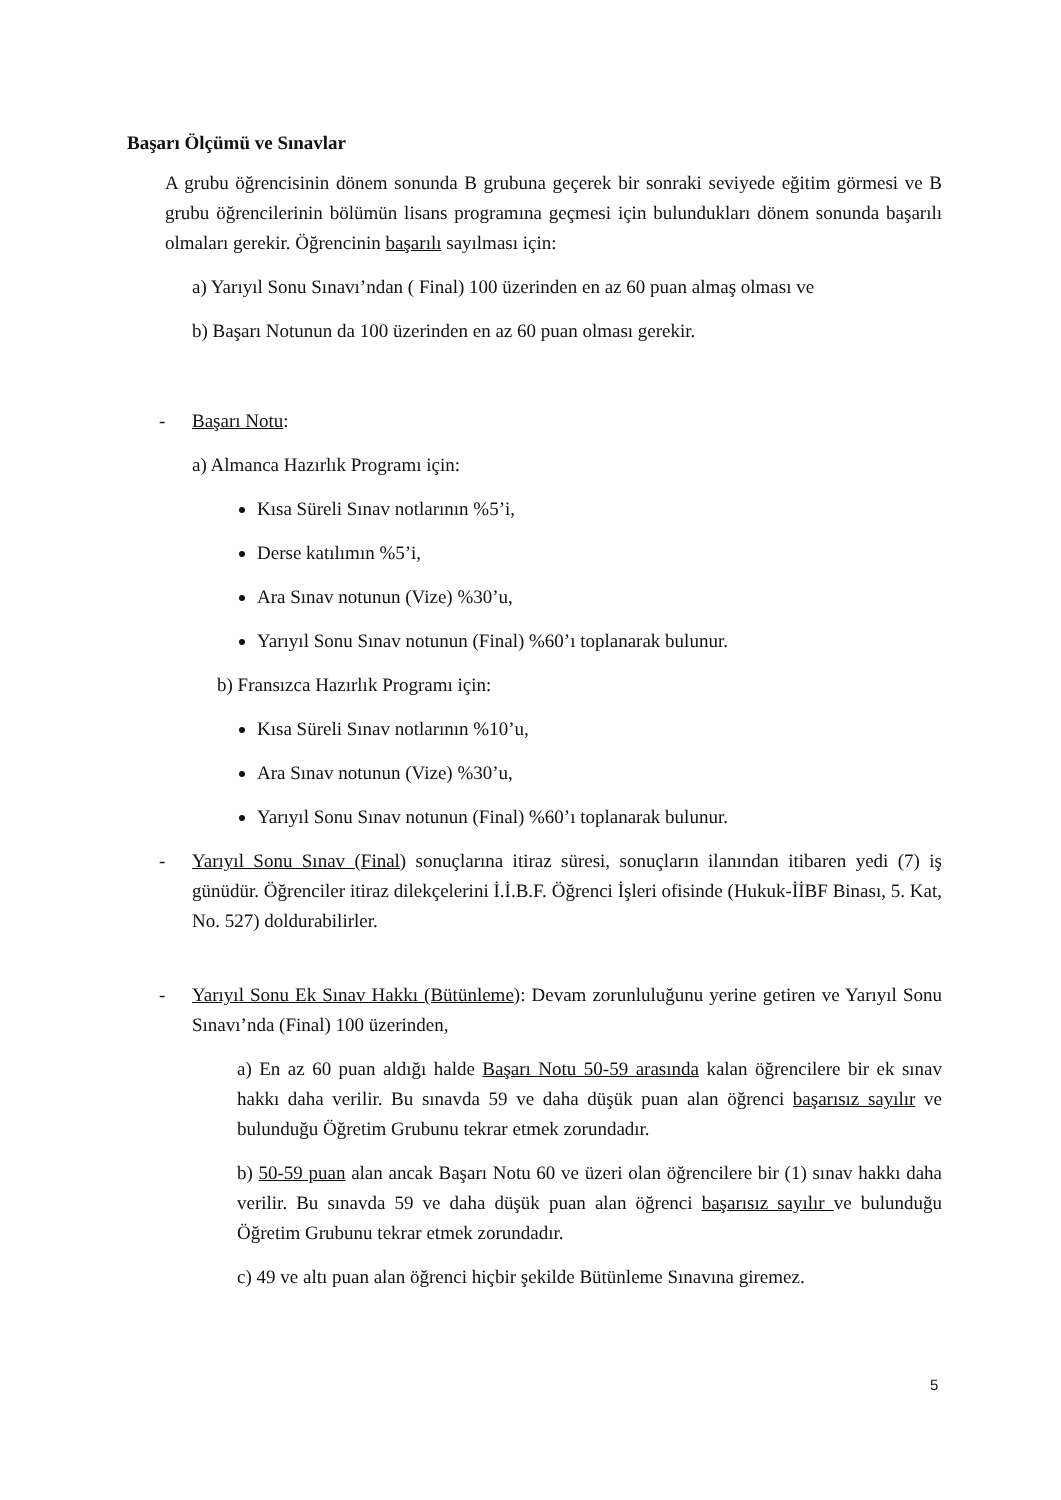Başarı Ölçümü ve Sınavlar
A grubu öğrencisinin dönem sonunda B grubuna geçerek bir sonraki seviyede eğitim görmesi ve B grubu öğrencilerinin bölümün lisans programına geçmesi için bulundukları dönem sonunda başarılı olmaları gerekir. Öğrencinin başarılı sayılması için:
a) Yarıyıl Sonu Sınavı’ndan ( Final) 100 üzerinden en az 60 puan almaş olması ve
b) Başarı Notunun da 100 üzerinden en az 60 puan olması gerekir.
- Başarı Notu:
a) Almanca Hazırlık Programı için:
Kısa Süreli Sınav notlarının %5’i,
Derse katılımın %5’i,
Ara Sınav notunun (Vize) %30’u,
Yarıyıl Sonu Sınav notunun (Final) %60’ı toplanarak bulunur.
b) Fransızca Hazırlık Programı için:
Kısa Süreli Sınav notlarının %10’u,
Ara Sınav notunun (Vize) %30’u,
Yarıyıl Sonu Sınav notunun (Final) %60’ı toplanarak bulunur.
- Yarıyıl Sonu Sınav (Final) sonuçlarına itiraz süresi, sonuçların ilanından itibaren yedi (7) iş günüdür. Öğrenciler itiraz dilekçelerini İ.İ.B.F. Öğrenci İşleri ofisinde (Hukuk-İİBF Binası, 5. Kat, No. 527) doldurabilirler.
- Yarıyıl Sonu Ek Sınav Hakkı (Bütünleme): Devam zorunluluğunu yerine getiren ve Yarıyıl Sonu Sınavı’nda (Final) 100 üzerinden,
a) En az 60 puan aldığı halde Başarı Notu 50-59 arasında kalan öğrencilere bir ek sınav hakkı daha verilir. Bu sınavda 59 ve daha düşük puan alan öğrenci başarısız sayılır ve bulunduğu Öğretim Grubunu tekrar etmek zorundadır.
b) 50-59 puan alan ancak Başarı Notu 60 ve üzeri olan öğrencilere bir (1) sınav hakkı daha verilir. Bu sınavda 59 ve daha düşük puan alan öğrenci başarısız sayılır ve bulunduğu Öğretim Grubunu tekrar etmek zorundadır.
c) 49 ve altı puan alan öğrenci hiçbir şekilde Bütünleme Sınavına giremez.
5